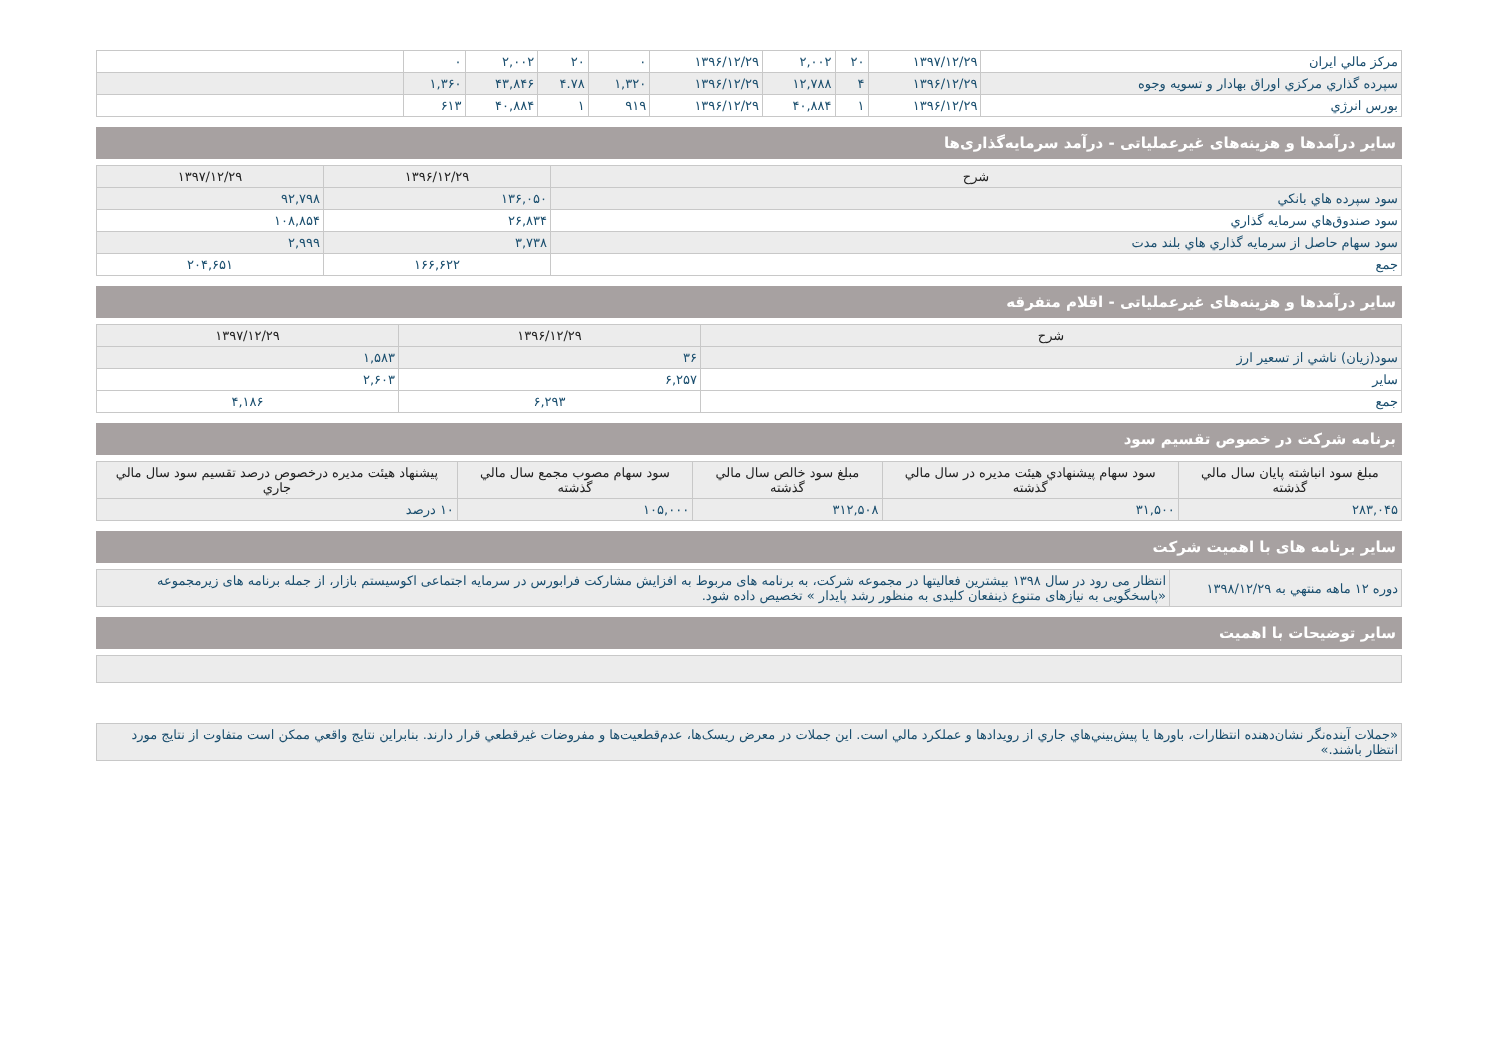| مركز مالي ايران | ۱۳۹۷/۱۲/۲۹ | ۲۰ | ۲,۰۰۲ | ۱۳۹۶/۱۲/۲۹ | ۰ | ۲۰ | ۲,۰۰۲ | ۰ | |
| سپرده گذاري مركزي اوراق بهادار و تسويه وجوه | ۱۳۹۶/۱۲/۲۹ | ۴ | ۱۲,۷۸۸ | ۱۳۹۶/۱۲/۲۹ | ۱,۳۲۰ | ۴.۷۸ | ۴۳,۸۴۶ | ۱,۳۶۰ | |
| بورس انرژي | ۱۳۹۶/۱۲/۲۹ | ۱ | ۴۰,۸۸۴ | ۱۳۹۶/۱۲/۲۹ | ۹۱۹ | ۱ | ۴۰,۸۸۴ | ۶۱۳ | |
ساير درآمدها و هزینه‌های غیرعملیاتی - درآمد سرمایه‌گذاری‌ها
| شرح | ۱۳۹۶/۱۲/۲۹ | ۱۳۹۷/۱۲/۲۹ |
| --- | --- | --- |
| سود سپرده هاي بانكي | ۱۳۶,۰۵۰ | ۹۲,۷۹۸ |
| سود صندوق‌هاي سرمايه گذاري | ۲۶,۸۳۴ | ۱۰۸,۸۵۴ |
| سود سهام حاصل از سرمايه گذاري هاي بلند مدت | ۳,۷۳۸ | ۲,۹۹۹ |
| جمع | ۱۶۶,۶۲۲ | ۲۰۴,۶۵۱ |
ساير درآمدها و هزینه‌های غیرعملیاتی - اقلام متفرقه
| شرح | ۱۳۹۶/۱۲/۲۹ | ۱۳۹۷/۱۲/۲۹ |
| --- | --- | --- |
| سود(زيان) ناشي از تسعير ارز | ۳۶ | ۱,۵۸۳ |
| ساير | ۶,۲۵۷ | ۲,۶۰۳ |
| جمع | ۶,۲۹۳ | ۴,۱۸۶ |
برنامه شرکت در خصوص تقسیم سود
| مبلغ سود انباشته پايان سال مالي گذشته | سود سهام پيشنهادي هيئت مديره در سال مالي گذشته | مبلغ سود خالص سال مالي گذشته | سود سهام مصوب مجمع سال مالي گذشته | پيشنهاد هيئت مديره درخصوص درصد تقسيم سود سال مالي جاري |
| --- | --- | --- | --- | --- |
| ۲۸۳,۰۴۵ | ۳۱,۵۰۰ | ۳۱۲,۵۰۸ | ۱۰۵,۰۰۰ | ۱۰ درصد |
سایر برنامه های با اهمیت شرکت
| دوره ۱۲ ماهه منتهي به ۱۳۹۸/۱۲/۲۹ | انتظار می رود در سال ۱۳۹۸ بیشترین فعالیتها در مجموعه شرکت، به برنامه های مربوط به افزایش مشارکت فرابورس در سرمایه اجتماعی اکوسیستم بازار، از جمله برنامه های زیرمجموعه «پاسخگویی به نیازهای متنوع ذینفعان کلیدی به منظور رشد پایدار » تخصیص داده شود. |
سایر توضیحات با اهمیت
| «جملات آينده‌نگر نشان‌دهنده انتظارات، باورها يا پيش‌بيني‌هاي جاري از رويدادها و عملکرد مالي است. اين جملات در معرض ريسک‌ها، عدم‌قطعيت‌ها و مفروضات غيرقطعي قرار دارند. بنابراين نتايج واقعي ممکن است متفاوت از نتايج مورد انتظار باشند.» |